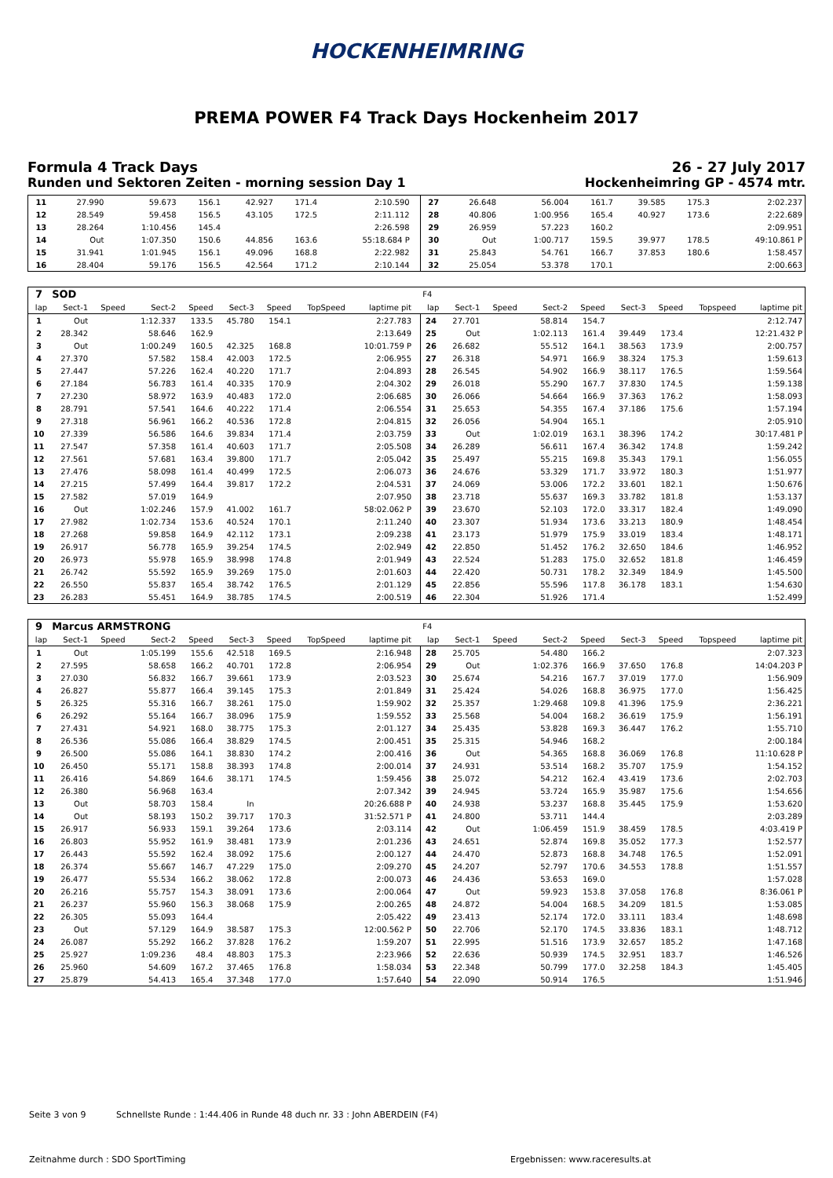HOCKENHEIMRING
PREMA POWER F4 Track Days Hockenheim 2017
Formula 4 Track Days 26 - 27 July 2017
Runden und Sektoren Zeiten - morning session Day 1 Hockenheimring GP - 4574 mtr.
| 11 | 27.990 | | 59.673 | 156.1 | 42.927 | 171.4 | | 2:10.590 | | 27 | 26.648 | | 56.004 | 161.7 | 39.585 | 175.3 | | 2:02.237 |
| 12 | 28.549 | | 59.458 | 156.5 | 43.105 | 172.5 | | 2:11.112 | | 28 | 40.806 | | 1:00.956 | 165.4 | 40.927 | 173.6 | | 2:22.689 |
| 13 | 28.264 | | 1:10.456 | 145.4 | | | | 2:26.598 | | 29 | 26.959 | | 57.223 | 160.2 | | | | 2:09.951 |
| 14 | Out | | 1:07.350 | 150.6 | 44.856 | 163.6 | | 55:18.684 P | | 30 | Out | | 1:00.717 | 159.5 | 39.977 | 178.5 | | 49:10.861 P |
| 15 | 31.941 | | 1:01.945 | 156.1 | 49.096 | 168.8 | | 2:22.982 | | 31 | 25.843 | | 54.761 | 166.7 | 37.853 | 180.6 | | 1:58.457 |
| 16 | 28.404 | | 59.176 | 156.5 | 42.564 | 171.2 | | 2:10.144 | | 32 | 25.054 | | 53.378 | 170.1 | | | | 2:00.663 |
| 7 | SOD | | | | | | | | | F4 | | | | | | | | |
| lap | Sect-1 | Speed | Sect-2 | Speed | Sect-3 | Speed | TopSpeed | laptime pit | | lap | Sect-1 | Speed | Sect-2 | Speed | Sect-3 | Speed | Topspeed | laptime pit |
| 1 | Out | | 1:12.337 | 133.5 | 45.780 | 154.1 | | 2:27.783 | | 24 | 27.701 | | 58.814 | 154.7 | | | | 2:12.747 |
| 2 | 28.342 | | 58.646 | 162.9 | | | | 2:13.649 | | 25 | Out | | 1:02.113 | 161.4 | 39.449 | 173.4 | | 12:21.432 P |
| 3 | Out | | 1:00.249 | 160.5 | 42.325 | 168.8 | | 10:01.759 P | | 26 | 26.682 | | 55.512 | 164.1 | 38.563 | 173.9 | | 2:00.757 |
| 4 | 27.370 | | 57.582 | 158.4 | 42.003 | 172.5 | | 2:06.955 | | 27 | 26.318 | | 54.971 | 166.9 | 38.324 | 175.3 | | 1:59.613 |
| 5 | 27.447 | | 57.226 | 162.4 | 40.220 | 171.7 | | 2:04.893 | | 28 | 26.545 | | 54.902 | 166.9 | 38.117 | 176.5 | | 1:59.564 |
| 6 | 27.184 | | 56.783 | 161.4 | 40.335 | 170.9 | | 2:04.302 | | 29 | 26.018 | | 55.290 | 167.7 | 37.830 | 174.5 | | 1:59.138 |
| 7 | 27.230 | | 58.972 | 163.9 | 40.483 | 172.0 | | 2:06.685 | | 30 | 26.066 | | 54.664 | 166.9 | 37.363 | 176.2 | | 1:58.093 |
| 8 | 28.791 | | 57.541 | 164.6 | 40.222 | 171.4 | | 2:06.554 | | 31 | 25.653 | | 54.355 | 167.4 | 37.186 | 175.6 | | 1:57.194 |
| 9 | 27.318 | | 56.961 | 166.2 | 40.536 | 172.8 | | 2:04.815 | | 32 | 26.056 | | 54.904 | 165.1 | | | | 2:05.910 |
| 10 | 27.339 | | 56.586 | 164.6 | 39.834 | 171.4 | | 2:03.759 | | 33 | Out | | 1:02.019 | 163.1 | 38.396 | 174.2 | | 30:17.481 P |
| 11 | 27.547 | | 57.358 | 161.4 | 40.603 | 171.7 | | 2:05.508 | | 34 | 26.289 | | 56.611 | 167.4 | 36.342 | 174.8 | | 1:59.242 |
| 12 | 27.561 | | 57.681 | 163.4 | 39.800 | 171.7 | | 2:05.042 | | 35 | 25.497 | | 55.215 | 169.8 | 35.343 | 179.1 | | 1:56.055 |
| 13 | 27.476 | | 58.098 | 161.4 | 40.499 | 172.5 | | 2:06.073 | | 36 | 24.676 | | 53.329 | 171.7 | 33.972 | 180.3 | | 1:51.977 |
| 14 | 27.215 | | 57.499 | 164.4 | 39.817 | 172.2 | | 2:04.531 | | 37 | 24.069 | | 53.006 | 172.2 | 33.601 | 182.1 | | 1:50.676 |
| 15 | 27.582 | | 57.019 | 164.9 | | | | 2:07.950 | | 38 | 23.718 | | 55.637 | 169.3 | 33.782 | 181.8 | | 1:53.137 |
| 16 | Out | | 1:02.246 | 157.9 | 41.002 | 161.7 | | 58:02.062 P | | 39 | 23.670 | | 52.103 | 172.0 | 33.317 | 182.4 | | 1:49.090 |
| 17 | 27.982 | | 1:02.734 | 153.6 | 40.524 | 170.1 | | 2:11.240 | | 40 | 23.307 | | 51.934 | 173.6 | 33.213 | 180.9 | | 1:48.454 |
| 18 | 27.268 | | 59.858 | 164.9 | 42.112 | 173.1 | | 2:09.238 | | 41 | 23.173 | | 51.979 | 175.9 | 33.019 | 183.4 | | 1:48.171 |
| 19 | 26.917 | | 56.778 | 165.9 | 39.254 | 174.5 | | 2:02.949 | | 42 | 22.850 | | 51.452 | 176.2 | 32.650 | 184.6 | | 1:46.952 |
| 20 | 26.973 | | 55.978 | 165.9 | 38.998 | 174.8 | | 2:01.949 | | 43 | 22.524 | | 51.283 | 175.0 | 32.652 | 181.8 | | 1:46.459 |
| 21 | 26.742 | | 55.592 | 165.9 | 39.269 | 175.0 | | 2:01.603 | | 44 | 22.420 | | 50.731 | 178.2 | 32.349 | 184.9 | | 1:45.500 |
| 22 | 26.550 | | 55.837 | 165.4 | 38.742 | 176.5 | | 2:01.129 | | 45 | 22.856 | | 55.596 | 117.8 | 36.178 | 183.1 | | 1:54.630 |
| 23 | 26.283 | | 55.451 | 164.9 | 38.785 | 174.5 | | 2:00.519 | | 46 | 22.304 | | 51.926 | 171.4 | | | | 1:52.499 |
| 9 | Marcus ARMSTRONG | | | | | | | | | F4 | | | | | | | | |
| lap | Sect-1 | Speed | Sect-2 | Speed | Sect-3 | Speed | TopSpeed | laptime pit | | lap | Sect-1 | Speed | Sect-2 | Speed | Sect-3 | Speed | Topspeed | laptime pit |
| 1 | Out | | 1:05.199 | 155.6 | 42.518 | 169.5 | | 2:16.948 | | 28 | 25.705 | | 54.480 | 166.2 | | | | 2:07.323 |
| 2 | 27.595 | | 58.658 | 166.2 | 40.701 | 172.8 | | 2:06.954 | | 29 | Out | | 1:02.376 | 166.9 | 37.650 | 176.8 | | 14:04.203 P |
| 3 | 27.030 | | 56.832 | 166.7 | 39.661 | 173.9 | | 2:03.523 | | 30 | 25.674 | | 54.216 | 167.7 | 37.019 | 177.0 | | 1:56.909 |
| 4 | 26.827 | | 55.877 | 166.4 | 39.145 | 175.3 | | 2:01.849 | | 31 | 25.424 | | 54.026 | 168.8 | 36.975 | 177.0 | | 1:56.425 |
| 5 | 26.325 | | 55.316 | 166.7 | 38.261 | 175.0 | | 1:59.902 | | 32 | 25.357 | | 1:29.468 | 109.8 | 41.396 | 175.9 | | 2:36.221 |
| 6 | 26.292 | | 55.164 | 166.7 | 38.096 | 175.9 | | 1:59.552 | | 33 | 25.568 | | 54.004 | 168.2 | 36.619 | 175.9 | | 1:56.191 |
| 7 | 27.431 | | 54.921 | 168.0 | 38.775 | 175.3 | | 2:01.127 | | 34 | 25.435 | | 53.828 | 169.3 | 36.447 | 176.2 | | 1:55.710 |
| 8 | 26.536 | | 55.086 | 166.4 | 38.829 | 174.5 | | 2:00.451 | | 35 | 25.315 | | 54.946 | 168.2 | | | | 2:00.184 |
| 9 | 26.500 | | 55.086 | 164.1 | 38.830 | 174.2 | | 2:00.416 | | 36 | Out | | 54.365 | 168.8 | 36.069 | 176.8 | | 11:10.628 P |
| 10 | 26.450 | | 55.171 | 158.8 | 38.393 | 174.8 | | 2:00.014 | | 37 | 24.931 | | 53.514 | 168.2 | 35.707 | 175.9 | | 1:54.152 |
| 11 | 26.416 | | 54.869 | 164.6 | 38.171 | 174.5 | | 1:59.456 | | 38 | 25.072 | | 54.212 | 162.4 | 43.419 | 173.6 | | 2:02.703 |
| 12 | 26.380 | | 56.968 | 163.4 | | | | 2:07.342 | | 39 | 24.945 | | 53.724 | 165.9 | 35.987 | 175.6 | | 1:54.656 |
| 13 | Out | | 58.703 | 158.4 | In | | | 20:26.688 P | | 40 | 24.938 | | 53.237 | 168.8 | 35.445 | 175.9 | | 1:53.620 |
| 14 | Out | | 58.193 | 150.2 | 39.717 | 170.3 | | 31:52.571 P | | 41 | 24.800 | | 53.711 | 144.4 | | | | 2:03.289 |
| 15 | 26.917 | | 56.933 | 159.1 | 39.264 | 173.6 | | 2:03.114 | | 42 | Out | | 1:06.459 | 151.9 | 38.459 | 178.5 | | 4:03.419 P |
| 16 | 26.803 | | 55.952 | 161.9 | 38.481 | 173.9 | | 2:01.236 | | 43 | 24.651 | | 52.874 | 169.8 | 35.052 | 177.3 | | 1:52.577 |
| 17 | 26.443 | | 55.592 | 162.4 | 38.092 | 175.6 | | 2:00.127 | | 44 | 24.470 | | 52.873 | 168.8 | 34.748 | 176.5 | | 1:52.091 |
| 18 | 26.374 | | 55.667 | 146.7 | 47.229 | 175.0 | | 2:09.270 | | 45 | 24.207 | | 52.797 | 170.6 | 34.553 | 178.8 | | 1:51.557 |
| 19 | 26.477 | | 55.534 | 166.2 | 38.062 | 172.8 | | 2:00.073 | | 46 | 24.436 | | 53.653 | 169.0 | | | | 1:57.028 |
| 20 | 26.216 | | 55.757 | 154.3 | 38.091 | 173.6 | | 2:00.064 | | 47 | Out | | 59.923 | 153.8 | 37.058 | 176.8 | | 8:36.061 P |
| 21 | 26.237 | | 55.960 | 156.3 | 38.068 | 175.9 | | 2:00.265 | | 48 | 24.872 | | 54.004 | 168.5 | 34.209 | 181.5 | | 1:53.085 |
| 22 | 26.305 | | 55.093 | 164.4 | | | | 2:05.422 | | 49 | 23.413 | | 52.174 | 172.0 | 33.111 | 183.4 | | 1:48.698 |
| 23 | Out | | 57.129 | 164.9 | 38.587 | 175.3 | | 12:00.562 P | | 50 | 22.706 | | 52.170 | 174.5 | 33.836 | 183.1 | | 1:48.712 |
| 24 | 26.087 | | 55.292 | 166.2 | 37.828 | 176.2 | | 1:59.207 | | 51 | 22.995 | | 51.516 | 173.9 | 32.657 | 185.2 | | 1:47.168 |
| 25 | 25.927 | | 1:09.236 | 48.4 | 48.803 | 175.3 | | 2:23.966 | | 52 | 22.636 | | 50.939 | 174.5 | 32.951 | 183.7 | | 1:46.526 |
| 26 | 25.960 | | 54.609 | 167.2 | 37.465 | 176.8 | | 1:58.034 | | 53 | 22.348 | | 50.799 | 177.0 | 32.258 | 184.3 | | 1:45.405 |
| 27 | 25.879 | | 54.413 | 165.4 | 37.348 | 177.0 | | 1:57.640 | | 54 | 22.090 | | 50.914 | 176.5 | | | | 1:51.946 |
Seite 3 von 9 Schnellste Runde : 1:44.406 in Runde 48 duch nr. 33 : John ABERDEIN (F4)
Zeitnahme durch : SDO SportTiming
Ergebnissen: www.raceresults.at